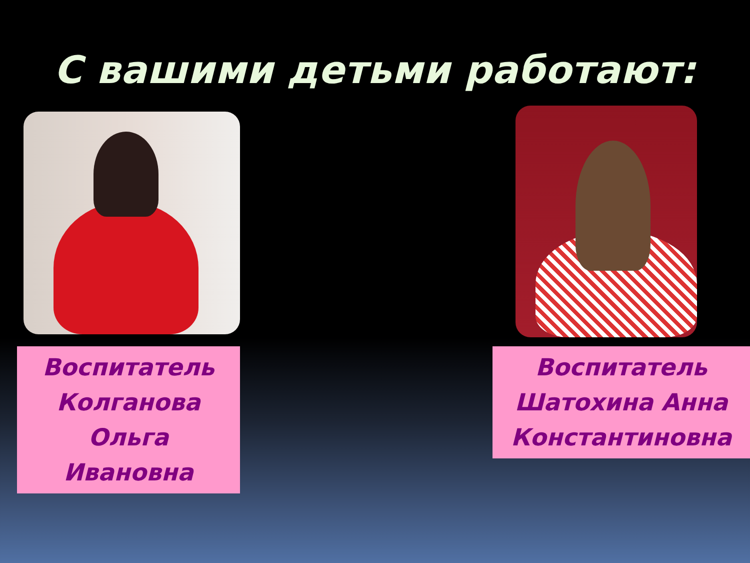С вашими детьми работают:
Воспитатель
Колганова
Ольга
Ивановна
Воспитатель
Шатохина Анна
Константиновна